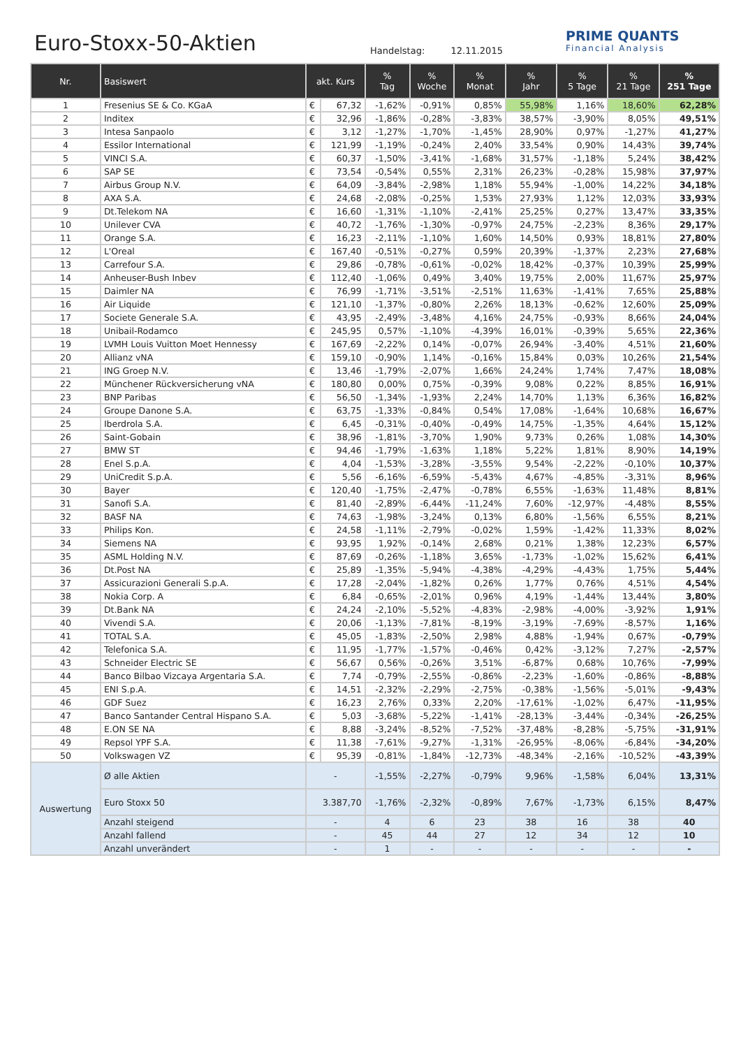Euro-Stoxx-50-Aktien Handelstag: 12.11.2015
PRIME QUANTS
Financial Analysis
| Nr. | Basiswert | akt. Kurs | | % Tag | % Woche | % Monat | % Jahr | % 5 Tage | % 21 Tage | % 251 Tage |
| --- | --- | --- | --- | --- | --- | --- | --- | --- | --- | --- |
| 1 | Fresenius SE & Co. KGaA | € | 67,32 | -1,62% | -0,91% | 0,85% | 55,98% | 1,16% | 18,60% | 62,28% |
| 2 | Inditex | € | 32,96 | -1,86% | -0,28% | -3,83% | 38,57% | -3,90% | 8,05% | 49,51% |
| 3 | Intesa Sanpaolo | € | 3,12 | -1,27% | -1,70% | -1,45% | 28,90% | 0,97% | -1,27% | 41,27% |
| 4 | Essilor International | € | 121,99 | -1,19% | -0,24% | 2,40% | 33,54% | 0,90% | 14,43% | 39,74% |
| 5 | VINCI S.A. | € | 60,37 | -1,50% | -3,41% | -1,68% | 31,57% | -1,18% | 5,24% | 38,42% |
| 6 | SAP SE | € | 73,54 | -0,54% | 0,55% | 2,31% | 26,23% | -0,28% | 15,98% | 37,97% |
| 7 | Airbus Group N.V. | € | 64,09 | -3,84% | -2,98% | 1,18% | 55,94% | -1,00% | 14,22% | 34,18% |
| 8 | AXA S.A. | € | 24,68 | -2,08% | -0,25% | 1,53% | 27,93% | 1,12% | 12,03% | 33,93% |
| 9 | Dt.Telekom NA | € | 16,60 | -1,31% | -1,10% | -2,41% | 25,25% | 0,27% | 13,47% | 33,35% |
| 10 | Unilever CVA | € | 40,72 | -1,76% | -1,30% | -0,97% | 24,75% | -2,23% | 8,36% | 29,17% |
| 11 | Orange S.A. | € | 16,23 | -2,11% | -1,10% | 1,60% | 14,50% | 0,93% | 18,81% | 27,80% |
| 12 | L'Oreal | € | 167,40 | -0,51% | -0,27% | 0,59% | 20,39% | -1,37% | 2,23% | 27,68% |
| 13 | Carrefour S.A. | € | 29,86 | -0,78% | -0,61% | -0,02% | 18,42% | -0,37% | 10,39% | 25,99% |
| 14 | Anheuser-Bush Inbev | € | 112,40 | -1,06% | 0,49% | 3,40% | 19,75% | 2,00% | 11,67% | 25,97% |
| 15 | Daimler NA | € | 76,99 | -1,71% | -3,51% | -2,51% | 11,63% | -1,41% | 7,65% | 25,88% |
| 16 | Air Liquide | € | 121,10 | -1,37% | -0,80% | 2,26% | 18,13% | -0,62% | 12,60% | 25,09% |
| 17 | Societe Generale S.A. | € | 43,95 | -2,49% | -3,48% | 4,16% | 24,75% | -0,93% | 8,66% | 24,04% |
| 18 | Unibail-Rodamco | € | 245,95 | 0,57% | -1,10% | -4,39% | 16,01% | -0,39% | 5,65% | 22,36% |
| 19 | LVMH Louis Vuitton Moet Hennessy | € | 167,69 | -2,22% | 0,14% | -0,07% | 26,94% | -3,40% | 4,51% | 21,60% |
| 20 | Allianz vNA | € | 159,10 | -0,90% | 1,14% | -0,16% | 15,84% | 0,03% | 10,26% | 21,54% |
| 21 | ING Groep N.V. | € | 13,46 | -1,79% | -2,07% | 1,66% | 24,24% | 1,74% | 7,47% | 18,08% |
| 22 | Münchener Rückversicherung vNA | € | 180,80 | 0,00% | 0,75% | -0,39% | 9,08% | 0,22% | 8,85% | 16,91% |
| 23 | BNP Paribas | € | 56,50 | -1,34% | -1,93% | 2,24% | 14,70% | 1,13% | 6,36% | 16,82% |
| 24 | Groupe Danone S.A. | € | 63,75 | -1,33% | -0,84% | 0,54% | 17,08% | -1,64% | 10,68% | 16,67% |
| 25 | Iberdrola S.A. | € | 6,45 | -0,31% | -0,40% | -0,49% | 14,75% | -1,35% | 4,64% | 15,12% |
| 26 | Saint-Gobain | € | 38,96 | -1,81% | -3,70% | 1,90% | 9,73% | 0,26% | 1,08% | 14,30% |
| 27 | BMW ST | € | 94,46 | -1,79% | -1,63% | 1,18% | 5,22% | 1,81% | 8,90% | 14,19% |
| 28 | Enel S.p.A. | € | 4,04 | -1,53% | -3,28% | -3,55% | 9,54% | -2,22% | -0,10% | 10,37% |
| 29 | UniCredit S.p.A. | € | 5,56 | -6,16% | -6,59% | -5,43% | 4,67% | -4,85% | -3,31% | 8,96% |
| 30 | Bayer | € | 120,40 | -1,75% | -2,47% | -0,78% | 6,55% | -1,63% | 11,48% | 8,81% |
| 31 | Sanofi S.A. | € | 81,40 | -2,89% | -6,44% | -11,24% | 7,60% | -12,97% | -4,48% | 8,55% |
| 32 | BASF NA | € | 74,63 | -1,98% | -3,24% | 0,13% | 6,80% | -1,56% | 6,55% | 8,21% |
| 33 | Philips Kon. | € | 24,58 | -1,11% | -2,79% | -0,02% | 1,59% | -1,42% | 11,33% | 8,02% |
| 34 | Siemens NA | € | 93,95 | 1,92% | -0,14% | 2,68% | 0,21% | 1,38% | 12,23% | 6,57% |
| 35 | ASML Holding N.V. | € | 87,69 | -0,26% | -1,18% | 3,65% | -1,73% | -1,02% | 15,62% | 6,41% |
| 36 | Dt.Post NA | € | 25,89 | -1,35% | -5,94% | -4,38% | -4,29% | -4,43% | 1,75% | 5,44% |
| 37 | Assicurazioni Generali S.p.A. | € | 17,28 | -2,04% | -1,82% | 0,26% | 1,77% | 0,76% | 4,51% | 4,54% |
| 38 | Nokia Corp. A | € | 6,84 | -0,65% | -2,01% | 0,96% | 4,19% | -1,44% | 13,44% | 3,80% |
| 39 | Dt.Bank NA | € | 24,24 | -2,10% | -5,52% | -4,83% | -2,98% | -4,00% | -3,92% | 1,91% |
| 40 | Vivendi S.A. | € | 20,06 | -1,13% | -7,81% | -8,19% | -3,19% | -7,69% | -8,57% | 1,16% |
| 41 | TOTAL S.A. | € | 45,05 | -1,83% | -2,50% | 2,98% | 4,88% | -1,94% | 0,67% | -0,79% |
| 42 | Telefonica S.A. | € | 11,95 | -1,77% | -1,57% | -0,46% | 0,42% | -3,12% | 7,27% | -2,57% |
| 43 | Schneider Electric SE | € | 56,67 | 0,56% | -0,26% | 3,51% | -6,87% | 0,68% | 10,76% | -7,99% |
| 44 | Banco Bilbao Vizcaya Argentaria S.A. | € | 7,74 | -0,79% | -2,55% | -0,86% | -2,23% | -1,60% | -0,86% | -8,88% |
| 45 | ENI S.p.A. | € | 14,51 | -2,32% | -2,29% | -2,75% | -0,38% | -1,56% | -5,01% | -9,43% |
| 46 | GDF Suez | € | 16,23 | 2,76% | 0,33% | 2,20% | -17,61% | -1,02% | 6,47% | -11,95% |
| 47 | Banco Santander Central Hispano S.A. | € | 5,03 | -3,68% | -5,22% | -1,41% | -28,13% | -3,44% | -0,34% | -26,25% |
| 48 | E.ON SE NA | € | 8,88 | -3,24% | -8,52% | -7,52% | -37,48% | -8,28% | -5,75% | -31,91% |
| 49 | Repsol YPF S.A. | € | 11,38 | -7,61% | -9,27% | -1,31% | -26,95% | -8,06% | -6,84% | -34,20% |
| 50 | Volkswagen VZ | € | 95,39 | -0,81% | -1,84% | -12,73% | -48,34% | -2,16% | -10,52% | -43,39% |
| Auswertung | Ø alle Aktien | - | | -1,55% | -2,27% | -0,79% | 9,96% | -1,58% | 6,04% | 13,31% |
| | Euro Stoxx 50 | 3.387,70 | | -1,76% | -2,32% | -0,89% | 7,67% | -1,73% | 6,15% | 8,47% |
| | Anzahl steigend | - | | 4 | 6 | 23 | 38 | 16 | 38 | 40 |
| | Anzahl fallend | - | | 45 | 44 | 27 | 12 | 34 | 12 | 10 |
| | Anzahl unverändert | - | | 1 | - | - | - | - | - | - |